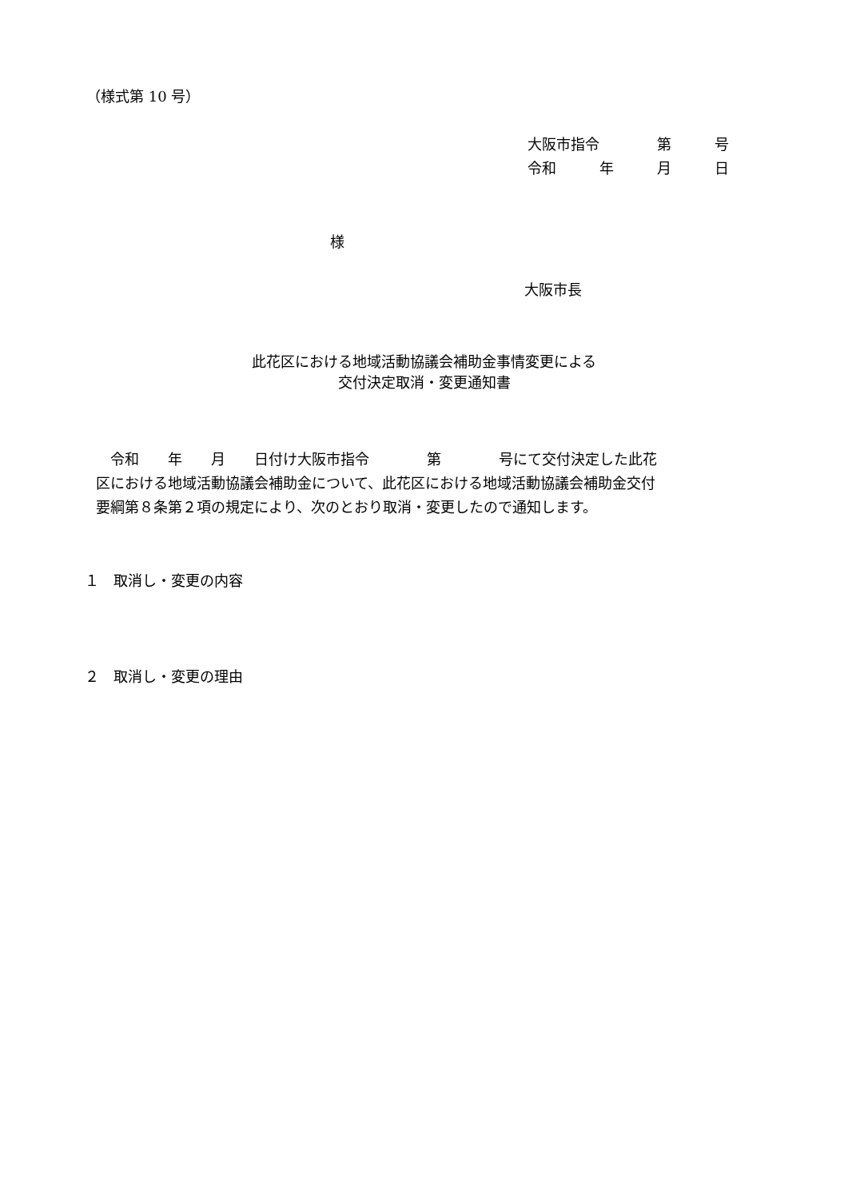（様式第 10 号）
大阪市指令　　　　第　　　号
令和　　　年　　　月　　　日
様
大阪市長
此花区における地域活動協議会補助金事情変更による
交付決定取消・変更通知書
　令和　　年　　月　　日付け大阪市指令　　　　第　　　　号にて交付決定した此花
区における地域活動協議会補助金について、此花区における地域活動協議会補助金交付
要綱第８条第２項の規定により、次のとおり取消・変更したので通知します。
１　取消し・変更の内容
２　取消し・変更の理由